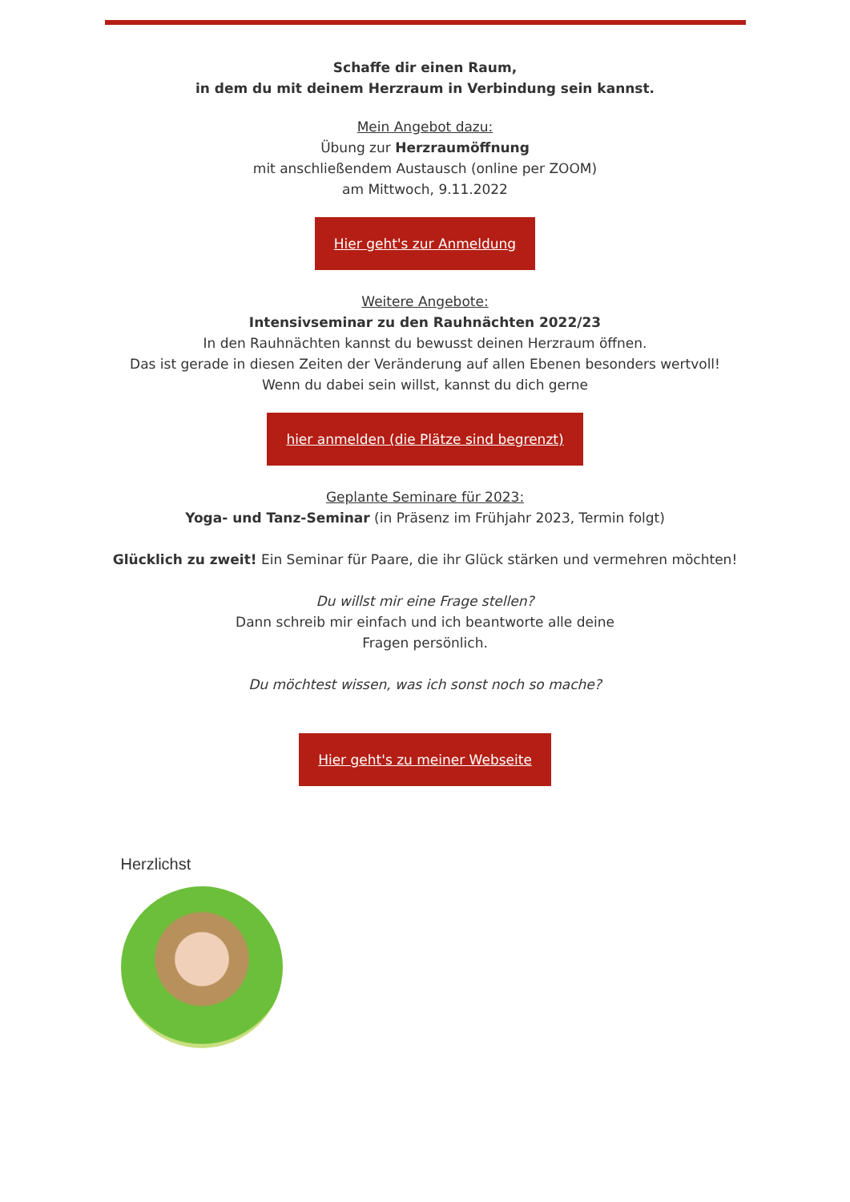Schaffe dir einen Raum,
in dem du mit deinem Herzraum in Verbindung sein kannst.
Mein Angebot dazu:
Übung zur Herzraumöffnung
mit anschließendem Austausch (online per ZOOM)
am Mittwoch, 9.11.2022
Hier geht's zur Anmeldung
Weitere Angebote:
Intensivseminar zu den Rauhnächten 2022/23
In den Rauhnächten kannst du bewusst deinen Herzraum öffnen.
Das ist gerade in diesen Zeiten der Veränderung auf allen Ebenen besonders wertvoll!
Wenn du dabei sein willst, kannst du dich gerne
hier anmelden (die Plätze sind begrenzt)
Geplante Seminare für 2023:
Yoga- und Tanz-Seminar (in Präsenz im Frühjahr 2023, Termin folgt)
Glücklich zu zweit! Ein Seminar für Paare, die ihr Glück stärken und vermehren möchten!
Du willst mir eine Frage stellen?
Dann schreib mir einfach und ich beantworte alle deine
Fragen persönlich.
Du möchtest wissen, was ich sonst noch so mache?
Hier geht's zu meiner Webseite
Herzlichst